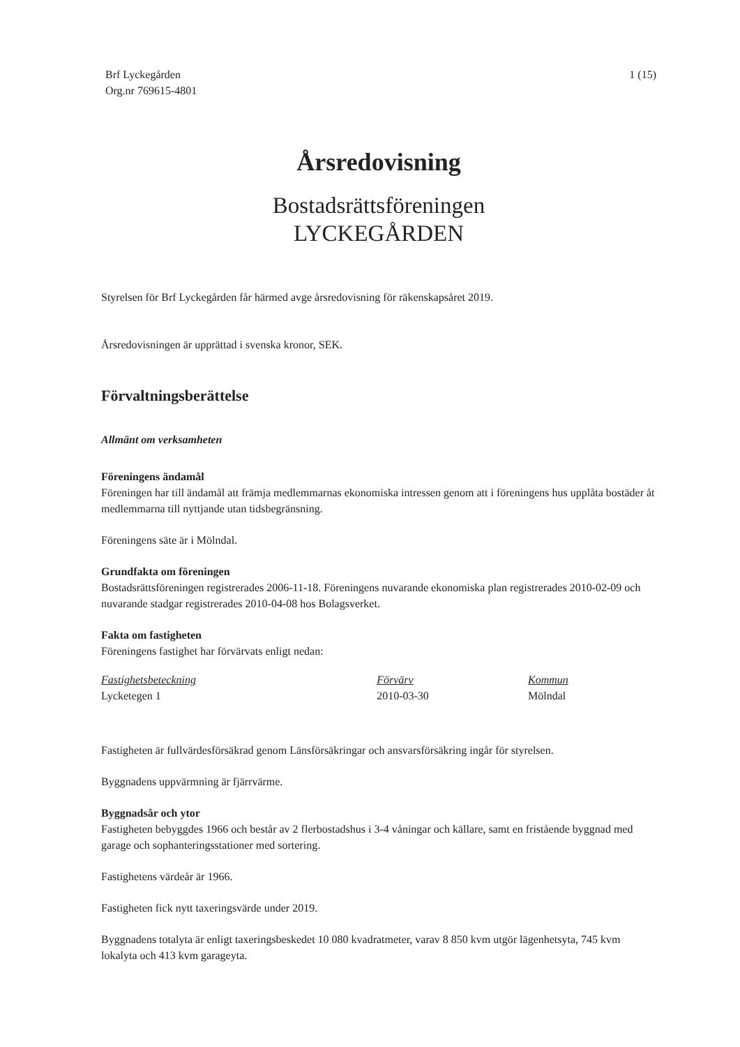Brf Lyckegården
Org.nr 769615-4801
1 (15)
Årsredovisning
Bostadsrättsföreningen
LYCKEGÅRDEN
Styrelsen för Brf Lyckegården får härmed avge årsredovisning för räkenskapsåret 2019.
Årsredovisningen är upprättad i svenska kronor, SEK.
Förvaltningsberättelse
Allmänt om verksamheten
Föreningens ändamål
Föreningen har till ändamål att främja medlemmarnas ekonomiska intressen genom att i föreningens hus upplåta bostäder åt medlemmarna till nyttjande utan tidsbegränsning.
Föreningens säte är i Mölndal.
Grundfakta om föreningen
Bostadsrättsföreningen registrerades 2006-11-18. Föreningens nuvarande ekonomiska plan registrerades 2010-02-09 och nuvarande stadgar registrerades 2010-04-08 hos Bolagsverket.
Fakta om fastigheten
Föreningens fastighet har förvärvats enligt nedan:
| Fastighetsbeteckning | Förvärv | Kommun |
| --- | --- | --- |
| Lycketegen 1 | 2010-03-30 | Mölndal |
Fastigheten är fullvärdesförsäkrad genom Länsförsäkringar och ansvarsförsäkring ingår för styrelsen.
Byggnadens uppvärmning är fjärrvärme.
Byggnadsår och ytor
Fastigheten bebyggdes 1966 och består av 2 flerbostadshus i 3-4 våningar och källare, samt en fristående byggnad med garage och sophanteringsstationer med sortering.
Fastighetens värdeår är 1966.
Fastigheten fick nytt taxeringsvärde under 2019.
Byggnadens totalyta är enligt taxeringsbeskedet 10 080 kvadratmeter, varav 8 850 kvm utgör lägenhetsyta, 745 kvm lokalyta och 413 kvm garageyta.